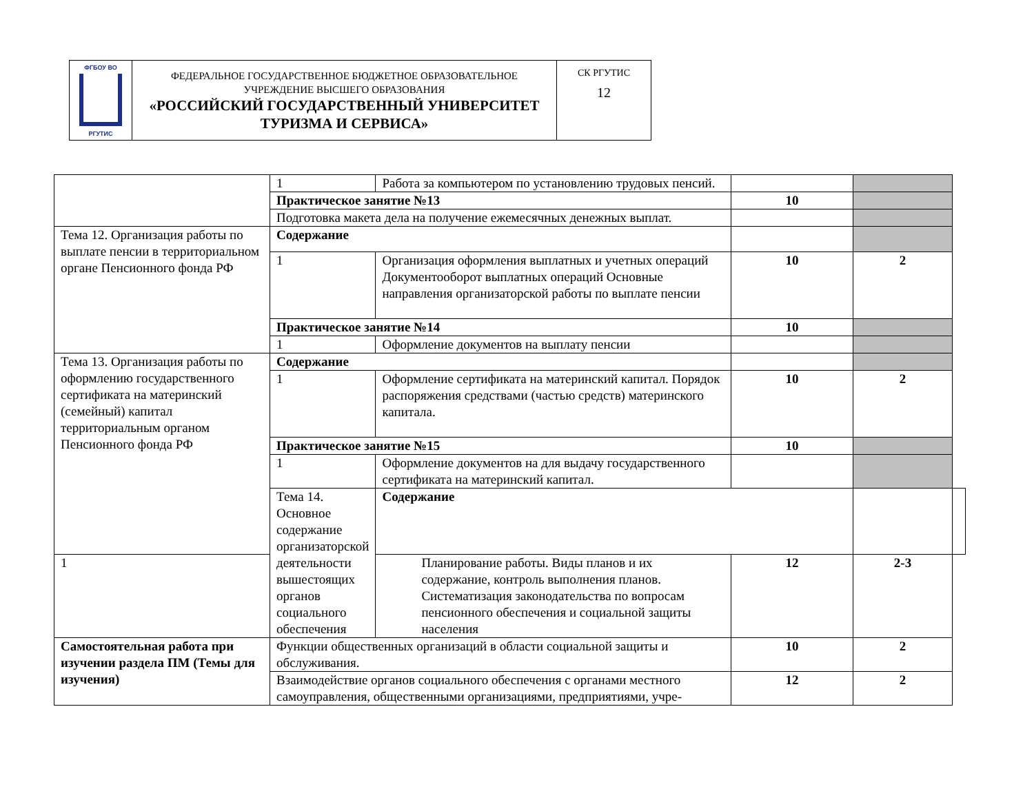| ФГБОУ ВО РГУТИС | ФЕДЕРАЛЬНОЕ ГОСУДАРСТВЕННОЕ БЮДЖЕТНОЕ ОБРАЗОВАТЕЛЬНОЕ УЧРЕЖДЕНИЕ ВЫСШЕГО ОБРАЗОВАНИЯ «РОССИЙСКИЙ ГОСУДАРСТВЕННЫЙ УНИВЕРСИТЕТ ТУРИЗМА И СЕРВИСА» | СК РГУТИС 12 |
| | 1 | Работа за компьютером по установлению трудовых пенсий. | | | |
| | Практическое занятие №13 | | 10 | | |
| | Подготовка макета дела на получение ежемесячных денежных выплат. | | | | |
| Тема 12. Организация работы по выплате пенсии в территориальном органе Пенсионного фонда РФ | Содержание | | | | |
| | 1 | Организация оформления выплатных и учетных операций Документооборот выплатных операций Основные направления организаторской работы по выплате пенсии | 10 | 2 | |
| | Практическое занятие №14 | | 10 | | |
| | 1 | Оформление документов на выплату пенсии | | | |
| Тема 13. Организация работы по оформлению государственного сертификата на материнский (семейный) капитал территориальным органом Пенсионного фонда РФ | Содержание | | | | |
| | 1 | Оформление сертификата на материнский капитал. Порядок распоряжения средствами (частью средств) материнского капитала. | 10 | 2 | |
| | Практическое занятие №15 | | 10 | | |
| | 1 | Оформление документов на для выдачу государственного сертификата на материнский капитал. | | | |
| | Тема 14. Основное содержание организаторской деятельности вышестоящих органов социального обеспечения | Содержание | | | |
| 1 | | Планирование работы. Виды планов и их содержание, контроль выполнения планов. Систематизация законодательства по вопросам пенсионного обеспечения и социальной защиты населения | 12 | 2-3 | |
| Самостоятельная работа при изучении раздела ПМ (Темы для изучения) | Функции общественных организаций в области социальной защиты и обслуживания. | | 10 | 2 | |
| | Взаимодействие органов социального обеспечения с органами местного самоуправления, общественными организациями, предприятиями, учре- | | 12 | 2 | |